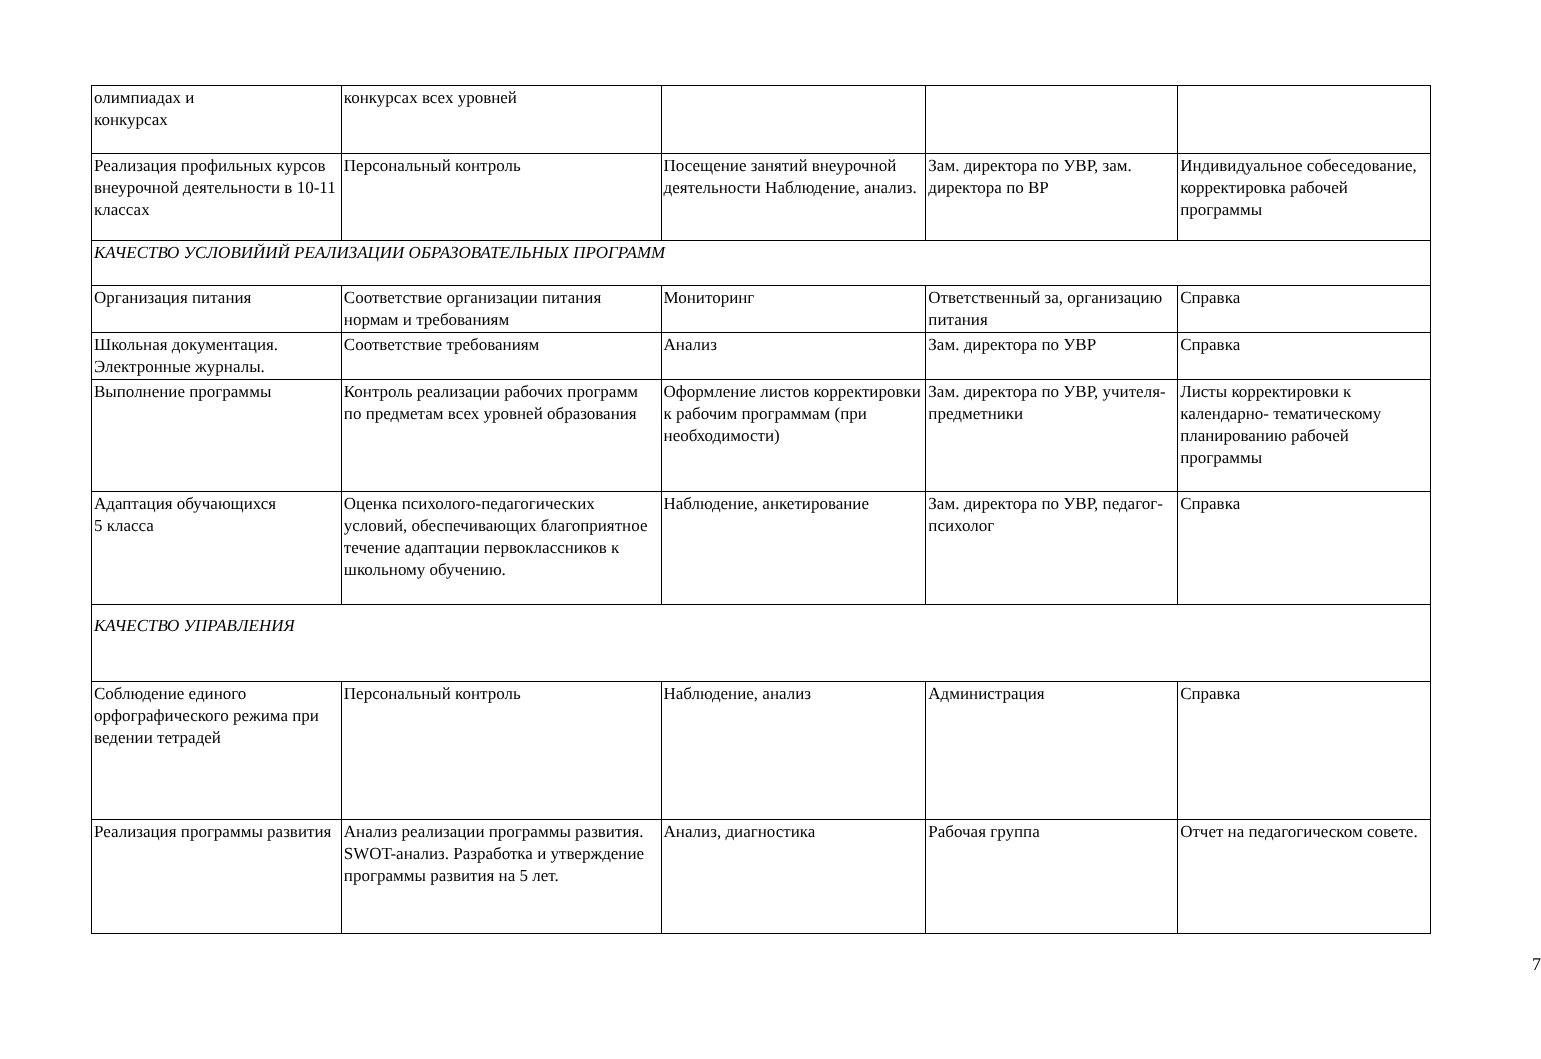| олимпиадах и конкурсах | конкурсах всех уровней | | | |
| Реализация профильных курсов внеурочной деятельности в 10-11 классах | Персональный контроль | Посещение занятий внеурочной деятельности Наблюдение, анализ. | Зам. директора по УВР, зам. директора по ВР | Индивидуальное собеседование, корректировка рабочей программы |
| КАЧЕСТВО УСЛОВИЙИЙ РЕАЛИЗАЦИИ ОБРАЗОВАТЕЛЬНЫХ ПРОГРАММ | | | | |
| Организация питания | Соответствие организации питания нормам и требованиям | Мониторинг | Ответственный за, организацию питания | Справка |
| Школьная документация. Электронные журналы. | Соответствие требованиям | Анализ | Зам. директора по УВР | Справка |
| Выполнение программы | Контроль реализации рабочих программ по предметам всех уровней образования | Оформление листов корректировки к рабочим программам (при необходимости) | Зам. директора по УВР, учителя-предметники | Листы корректировки к календарно- тематическому планированию рабочей программы |
| Адаптация обучающихся 5 класса | Оценка психолого-педагогических условий, обеспечивающих благоприятное течение адаптации первоклассников к школьному обучению. | Наблюдение, анкетирование | Зам. директора по УВР, педагог-психолог | Справка |
| КАЧЕСТВО УПРАВЛЕНИЯ | | | | |
| Соблюдение единого орфографического режима при ведении тетрадей | Персональный контроль | Наблюдение, анализ | Администрация | Справка |
| Реализация программы развития | Анализ реализации программы развития. SWOT-анализ. Разработка и утверждение программы развития на 5 лет. | Анализ, диагностика | Рабочая группа | Отчет на педагогическом совете. |
7